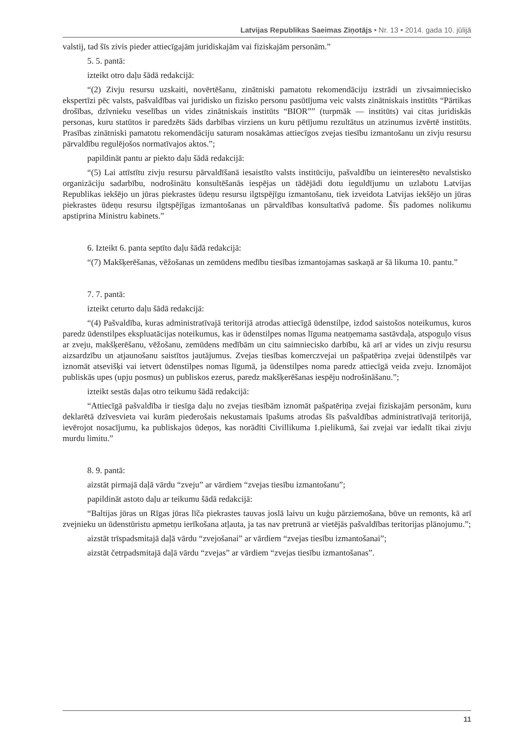Latvijas Republikas Saeimas Ziņotājs • Nr. 13 • 2014. gada 10. jūlijā
valstij, tad šīs zivis pieder attiecīgajām juridiskajām vai fiziskajām personām.”
5. 5. pantā:
izteikt otro daļu šādā redakcijā:
“(2) Zivju resursu uzskaiti, novērtēšanu, zinātniski pamatotu rekomendāciju izstrādi un zivsaimniecisko ekspertīzi pēc valsts, pašvaldības vai juridisko un fizisko personu pasūtījuma veic valsts zinātniskais institūts “Pārtikas drošības, dzīvnieku veselības un vides zinātniskais institūts “BIOR”” (turpmāk — institūts) vai citas juridiskās personas, kuru statūtos ir paredzēts šāds darbības virziens un kuru pētījumu rezultātus un atzinumus izvērtē institūts. Prasības zinātniski pamatotu rekomendāciju saturam nosakāmas attiecīgos zvejas tiesību izmantošanu un zivju resursu pārvaldību regulējošos normatīvajos aktos.”;
papildināt pantu ar piekto daļu šādā redakcijā:
“(5) Lai attīstītu zivju resursu pārvaldīšanā iesaistīto valsts institūciju, pašvaldību un ieinteresēto nevalstisko organizāciju sadarbību, nodrošinātu konsultēšanās iespējas un tādējādi dotu ieguldījumu un uzlabotu Latvijas Republikas iekšējo un jūras piekrastes ūdeņu resursu ilgtspējīgu izmantošanu, tiek izveidota Latvijas iekšējo un jūras piekrastes ūdeņu resursu ilgtspējīgas izmantošanas un pārvaldības konsultatīvā padome. Šīs padomes nolikumu apstiprina Ministru kabinets.”
6. Izteikt 6. panta septīto daļu šādā redakcijā:
“(7) Makšķerēšanas, vēžošanas un zemūdens medību tiesības izmantojamas saskaņā ar šā likuma 10. pantu.”
7. 7. pantā:
izteikt ceturto daļu šādā redakcijā:
“(4) Pašvaldība, kuras administratīvajā teritorijā atrodas attiecīgā ūdenstilpe, izdod saistošos noteikumus, kuros paredz ūdenstilpes ekspluatācijas noteikumus, kas ir ūdenstilpes nomas līguma neatņemama sastāvdaļa, atspoguļo visus ar zveju, makšķerēšanu, vēžošanu, zemūdens medībām un citu saimniecisko darbību, kā arī ar vides un zivju resursu aizsardzību un atjaunošanu saistītos jautājumus. Zvejas tiesības komerczvejai un pašpatēriņa zvejai ūdenstilpēs var iznomāt atsevišķi vai ietvert ūdenstilpes nomas līgumā, ja ūdenstilpes noma paredz attiecīgā veida zveju. Iznomājot publiskās upes (upju posmus) un publiskos ezerus, paredz makšķerēšanas iespēju nodrošināšanu.”;
izteikt sestās daļas otro teikumu šādā redakcijā:
“Attiecīgā pašvaldība ir tiesīga daļu no zvejas tiesībām iznomāt pašpatēriņa zvejai fiziskajām personām, kuru deklarētā dzīvesvieta vai kurām piederošais nekustamais īpašums atrodas šīs pašvaldības administratīvajā teritorijā, ievērojot nosacījumu, ka publiskajos ūdeņos, kas norādīti Civillikuma 1.pielikumā, šai zvejai var iedalīt tikai zivju murdu limitu.”
8. 9. pantā:
aizstāt pirmajā daļā vārdu “zveju” ar vārdiem “zvejas tiesību izmantošanu”;
papildināt astoto daļu ar teikumu šādā redakcijā:
“Baltijas jūras un Rīgas jūras līča piekrastes tauvas joslā laivu un kuģu pārziemošana, būve un remonts, kā arī zvejnieku un ūdenstūristu apmetņu ierīkošana atļauta, ja tas nav pretrunā ar vietējās pašvaldības teritorijas plānojumu.”;
aizstāt trīspadsmitajā daļā vārdu “zvejošanai” ar vārdiem “zvejas tiesību izmantošanai”;
aizstāt četrpadsmitajā daļā vārdu “zvejas” ar vārdiem “zvejas tiesību izmantošanas”.
11